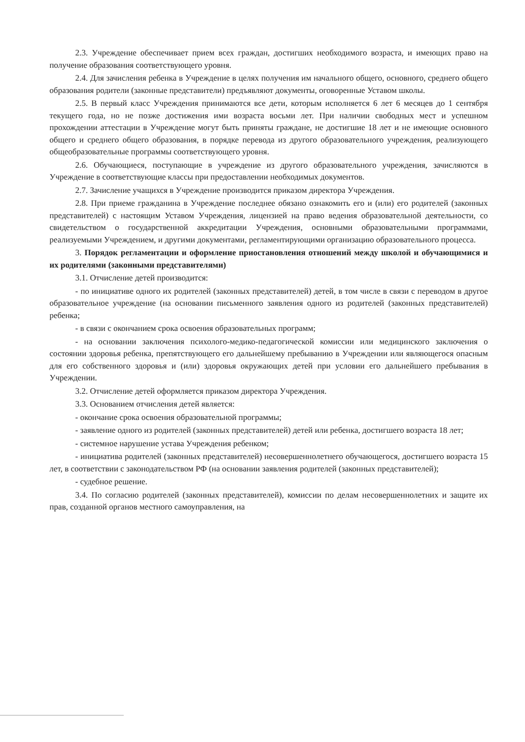2.3. Учреждение обеспечивает прием всех граждан, достигших необходимого возраста, и имеющих право на получение образования соответствующего уровня.
2.4. Для зачисления ребенка в Учреждение в целях получения им начального общего, основного, среднего общего образования родители (законные представители) предъявляют документы, оговоренные Уставом школы.
2.5. В первый класс Учреждения принимаются все дети, которым исполняется 6 лет 6 месяцев до 1 сентября текущего года, но не позже достижения ими возраста восьми лет. При наличии свободных мест и успешном прохождении аттестации в Учреждение могут быть приняты граждане, не достигшие 18 лет и не имеющие основного общего и среднего общего образования, в порядке перевода из другого образовательного учреждения, реализующего общеобразовательные программы соответствующего уровня.
2.6. Обучающиеся, поступающие в учреждение из другого образовательного учреждения, зачисляются в Учреждение в соответствующие классы при предоставлении необходимых документов.
2.7. Зачисление учащихся в Учреждение производится приказом директора Учреждения.
2.8. При приеме гражданина в Учреждение последнее обязано ознакомить его и (или) его родителей (законных представителей) с настоящим Уставом Учреждения, лицензией на право ведения образовательной деятельности, со свидетельством о государственной аккредитации Учреждения, основными образовательными программами, реализуемыми Учреждением, и другими документами, регламентирующими организацию образовательного процесса.
3. Порядок регламентации и оформление приостановления отношений между школой и обучающимися и их родителями (законными представителями)
3.1. Отчисление детей производится:
- по инициативе одного их родителей (законных представителей) детей, в том числе в связи с переводом в другое образовательное учреждение (на основании письменного заявления одного из родителей (законных представителей) ребенка;
- в связи с окончанием срока освоения образовательных программ;
- на основании заключения психолого-медико-педагогической комиссии или медицинского заключения о состоянии здоровья ребенка, препятствующего его дальнейшему пребыванию в Учреждении или являющегося опасным для его собственного здоровья и (или) здоровья окружающих детей при условии его дальнейшего пребывания в Учреждении.
3.2. Отчисление детей оформляется приказом директора Учреждения.
3.3. Основанием отчисления детей является:
- окончание срока освоения образовательной программы;
- заявление одного из родителей (законных представителей) детей или ребенка, достигшего возраста 18 лет;
- системное нарушение устава Учреждения ребенком;
- инициатива родителей (законных представителей) несовершеннолетнего обучающегося, достигшего возраста 15 лет, в соответствии с законодательством РФ (на основании заявления родителей (законных представителей);
- судебное решение.
3.4. По согласию родителей (законных представителей), комиссии по делам несовершеннолетних и защите их прав, созданной органов местного самоуправления, на